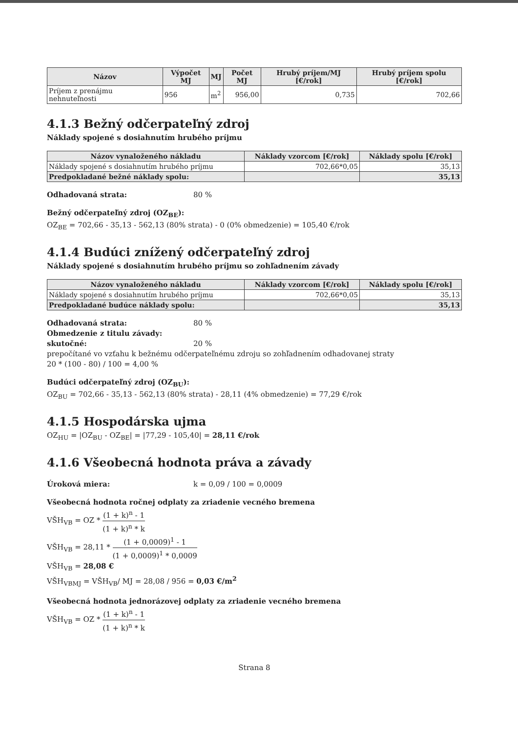| Názov | Výpočet MJ | MJ | Počet MJ | Hrubý príjem/MJ [€/rok] | Hrubý príjem spolu [€/rok] |
| --- | --- | --- | --- | --- | --- |
| Príjem z prenájmu nehnuteľnosti | 956 | m<sup>2</sup> | 956,00 | 0,735 | 702,66 |
4.1.3 Bežný odčerpateľný zdroj
Náklady spojené s dosiahnutím hrubého príjmu
| Názov vynaloženého nákladu | Náklady vzorcom [€/rok] | Náklady spolu [€/rok] |
| --- | --- | --- |
| Náklady spojené s dosiahnutím hrubého príjmu | 702,66*0,05 | 35,13 |
| Predpokladané bežné náklady spolu: | | 35,13 |
Odhadovaná strata: 80 %
Bežný odčerpateľný zdroj (OZ<sub>BE</sub>):
OZ<sub>BE</sub> = 702,66 - 35,13 - 562,13 (80% strata) - 0 (0% obmedzenie) = 105,40 €/rok
4.1.4 Budúci znížený odčerpateľný zdroj
Náklady spojené s dosiahnutím hrubého príjmu so zohľadnením závady
| Názov vynaloženého nákladu | Náklady vzorcom [€/rok] | Náklady spolu [€/rok] |
| --- | --- | --- |
| Náklady spojené s dosiahnutím hrubého príjmu | 702,66*0,05 | 35,13 |
| Predpokladané budúce náklady spolu: | | 35,13 |
Odhadovaná strata: 80 %
Obmedzenie z titulu závady:
skutočné: 20 %
prepočítané vo vzťahu k bežnému odčerpateľnému zdroju so zohľadnením odhadovanej straty
20 * (100 - 80) / 100 = 4,00 %
Budúci odčerpateľný zdroj (OZ<sub>BU</sub>):
OZ<sub>BU</sub> = 702,66 - 35,13 - 562,13 (80% strata) - 28,11 (4% obmedzenie) = 77,29 €/rok
4.1.5 Hospodárska ujma
OZ<sub>HU</sub> = |OZ<sub>BU</sub> - OZ<sub>BE</sub>| = |77,29 - 105,40| = 28,11 €/rok
4.1.6 Všeobecná hodnota práva a závady
Úroková miera: k = 0,09 / 100 = 0,0009
Všeobecná hodnota ročnej odplaty za zriadenie vecného bremena
VŠH<sub>VB</sub> = OZ * (1 + k)<sup>n</sup> - 1 (1 + k)<sup>n</sup> * k
VŠH<sub>VB</sub> = 28,11 * (1 + 0,0009)<sup>1</sup> - 1 (1 + 0,0009)<sup>1</sup> * 0,0009
VŠH<sub>VB</sub> = 28,08 €
VŠH<sub>VBMJ</sub> = VŠH<sub>VB</sub>/ MJ = 28,08 / 956 = 0,03 €/m<sup>2</sup>
Všeobecná hodnota jednorázovej odplaty za zriadenie vecného bremena
VŠH<sub>VB</sub> = OZ * (1 + k)<sup>n</sup> - 1 (1 + k)<sup>n</sup> * k
Strana 8